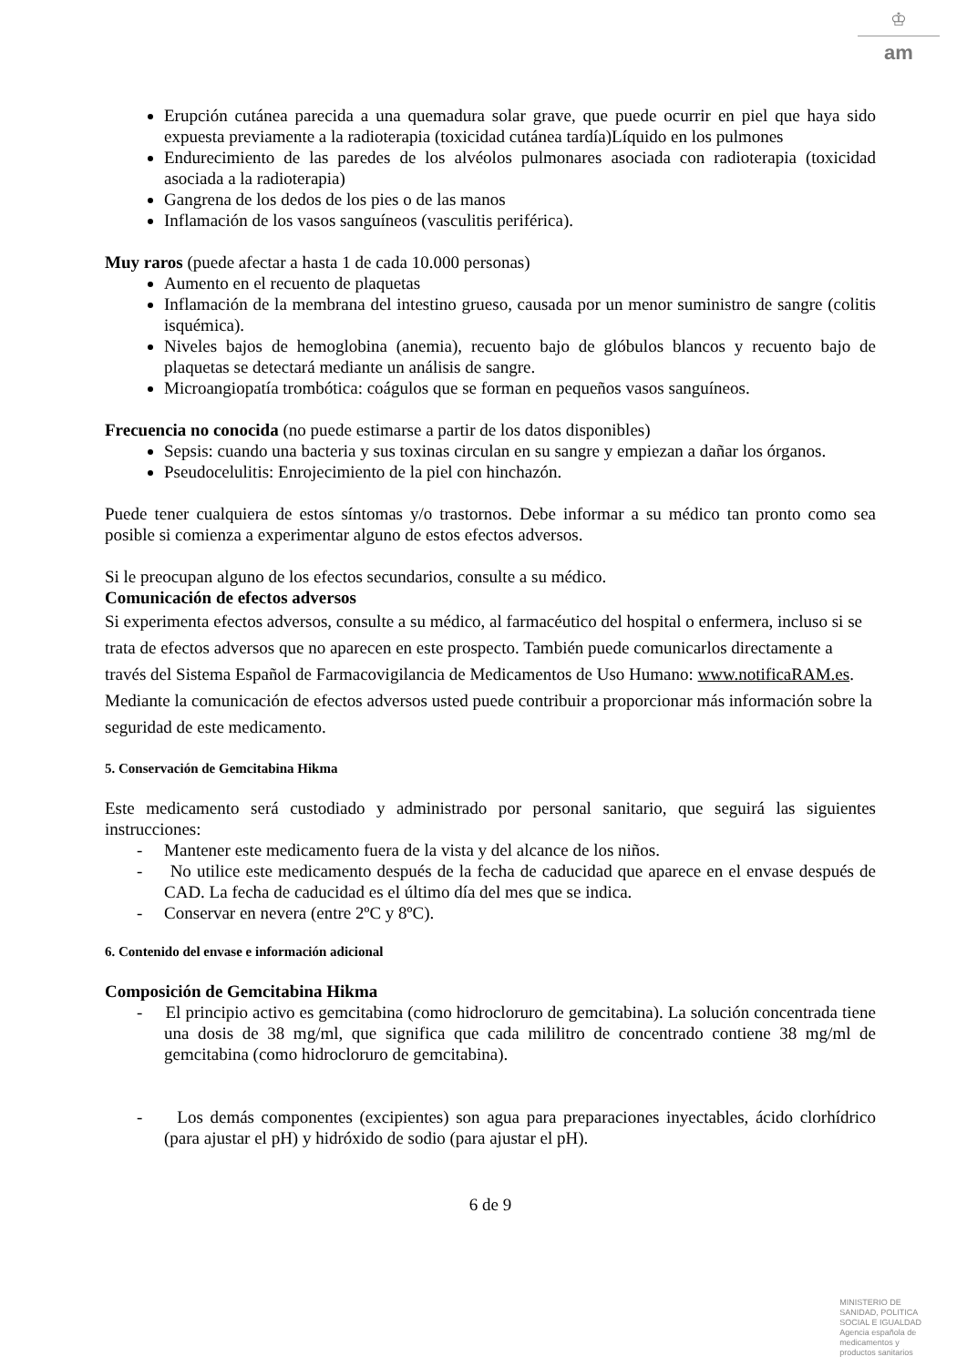♔
am
Erupción cutánea parecida a una quemadura solar grave, que puede ocurrir en piel que haya sido expuesta previamente a la radioterapia (toxicidad cutánea tardía)Líquido en los pulmones
Endurecimiento de las paredes de los alvéolos pulmonares asociada con radioterapia (toxicidad asociada a la radioterapia)
Gangrena de los dedos de los pies o de las manos
Inflamación de los vasos sanguíneos (vasculitis periférica).
Muy raros (puede afectar a hasta 1 de cada 10.000 personas)
Aumento en el recuento de plaquetas
Inflamación de la membrana del intestino grueso, causada por un menor suministro de sangre (colitis isquémica).
Niveles bajos de hemoglobina (anemia), recuento bajo de glóbulos blancos y recuento bajo de plaquetas se detectará mediante un análisis de sangre.
Microangiopatía trombótica: coágulos que se forman en pequeños vasos sanguíneos.
Frecuencia no conocida (no puede estimarse a partir de los datos disponibles)
Sepsis: cuando una bacteria y sus toxinas circulan en su sangre y empiezan a dañar los órganos.
Pseudocelulitis: Enrojecimiento de la piel con hinchazón.
Puede tener cualquiera de estos síntomas y/o trastornos. Debe informar a su médico tan pronto como sea posible si comienza a experimentar alguno de estos efectos adversos.
Si le preocupan alguno de los efectos secundarios, consulte a su médico.
Comunicación de efectos adversos
Si experimenta efectos adversos, consulte a su médico, al farmacéutico del hospital o enfermera, incluso si se trata de efectos adversos que no aparecen en este prospecto. También puede comunicarlos directamente a través del Sistema Español de Farmacovigilancia de Medicamentos de Uso Humano: www.notificaRAM.es. Mediante la comunicación de efectos adversos usted puede contribuir a proporcionar más información sobre la seguridad de este medicamento.
5. Conservación de Gemcitabina Hikma
Este medicamento será custodiado y administrado por personal sanitario, que seguirá las siguientes instrucciones:
- Mantener este medicamento fuera de la vista y del alcance de los niños.
- No utilice este medicamento después de la fecha de caducidad que aparece en el envase después de CAD. La fecha de caducidad es el último día del mes que se indica.
- Conservar en nevera (entre 2ºC y 8ºC).
6. Contenido del envase e información adicional
Composición de Gemcitabina Hikma
- El principio activo es gemcitabina (como hidrocloruro de gemcitabina). La solución concentrada tiene una dosis de 38 mg/ml, que significa que cada mililitro de concentrado contiene 38 mg/ml de gemcitabina (como hidrocloruro de gemcitabina).
- Los demás componentes (excipientes) son agua para preparaciones inyectables, ácido clorhídrico (para ajustar el pH) y hidróxido de sodio (para ajustar el pH).
6 de 9
MINISTERIO DE
SANIDAD, POLITICA
SOCIAL E IGUALDAD
Agencia española de
medicamentos y
productos sanitarios